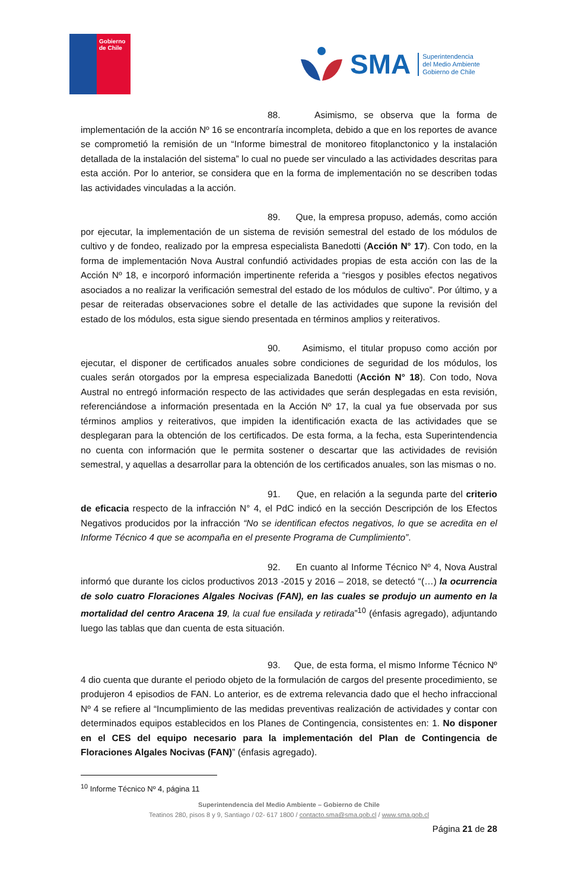Gobierno de Chile
SMA
Superintendencia
del Medio Ambiente
Gobierno de Chile
88. Asimismo, se observa que la forma de implementación de la acción Nº 16 se encontraría incompleta, debido a que en los reportes de avance se comprometió la remisión de un “Informe bimestral de monitoreo fitoplanctonico y la instalación detallada de la instalación del sistema” lo cual no puede ser vinculado a las actividades descritas para esta acción. Por lo anterior, se considera que en la forma de implementación no se describen todas las actividades vinculadas a la acción.
89. Que, la empresa propuso, además, como acción por ejecutar, la implementación de un sistema de revisión semestral del estado de los módulos de cultivo y de fondeo, realizado por la empresa especialista Banedotti (Acción N° 17). Con todo, en la forma de implementación Nova Austral confundió actividades propias de esta acción con las de la Acción Nº 18, e incorporó información impertinente referida a “riesgos y posibles efectos negativos asociados a no realizar la verificación semestral del estado de los módulos de cultivo”. Por último, y a pesar de reiteradas observaciones sobre el detalle de las actividades que supone la revisión del estado de los módulos, esta sigue siendo presentada en términos amplios y reiterativos.
90. Asimismo, el titular propuso como acción por ejecutar, el disponer de certificados anuales sobre condiciones de seguridad de los módulos, los cuales serán otorgados por la empresa especializada Banedotti (Acción N° 18). Con todo, Nova Austral no entregó información respecto de las actividades que serán desplegadas en esta revisión, referenciándose a información presentada en la Acción Nº 17, la cual ya fue observada por sus términos amplios y reiterativos, que impiden la identificación exacta de las actividades que se desplegaran para la obtención de los certificados. De esta forma, a la fecha, esta Superintendencia no cuenta con información que le permita sostener o descartar que las actividades de revisión semestral, y aquellas a desarrollar para la obtención de los certificados anuales, son las mismas o no.
91. Que, en relación a la segunda parte del criterio de eficacia respecto de la infracción N° 4, el PdC indicó en la sección Descripción de los Efectos Negativos producidos por la infracción “No se identifican efectos negativos, lo que se acredita en el Informe Técnico 4 que se acompaña en el presente Programa de Cumplimiento”.
92. En cuanto al Informe Técnico Nº 4, Nova Austral informó que durante los ciclos productivos 2013 -2015 y 2016 – 2018, se detectó “(…) la ocurrencia de solo cuatro Floraciones Algales Nocivas (FAN), en las cuales se produjo un aumento en la mortalidad del centro Aracena 19, la cual fue ensilada y retirada”<sup>10</sup> (énfasis agregado), adjuntando luego las tablas que dan cuenta de esta situación.
93. Que, de esta forma, el mismo Informe Técnico Nº 4 dio cuenta que durante el periodo objeto de la formulación de cargos del presente procedimiento, se produjeron 4 episodios de FAN. Lo anterior, es de extrema relevancia dado que el hecho infraccional Nº 4 se refiere al “Incumplimiento de las medidas preventivas realización de actividades y contar con determinados equipos establecidos en los Planes de Contingencia, consistentes en: 1. No disponer en el CES del equipo necesario para la implementación del Plan de Contingencia de Floraciones Algales Nocivas (FAN)” (énfasis agregado).
<sup>10</sup> Informe Técnico Nº 4, página 11
Superintendencia del Medio Ambiente – Gobierno de Chile
Teatinos 280, pisos 8 y 9, Santiago / 02- 617 1800 / contacto.sma@sma.gob.cl / www.sma.gob.cl
Página 21 de 28